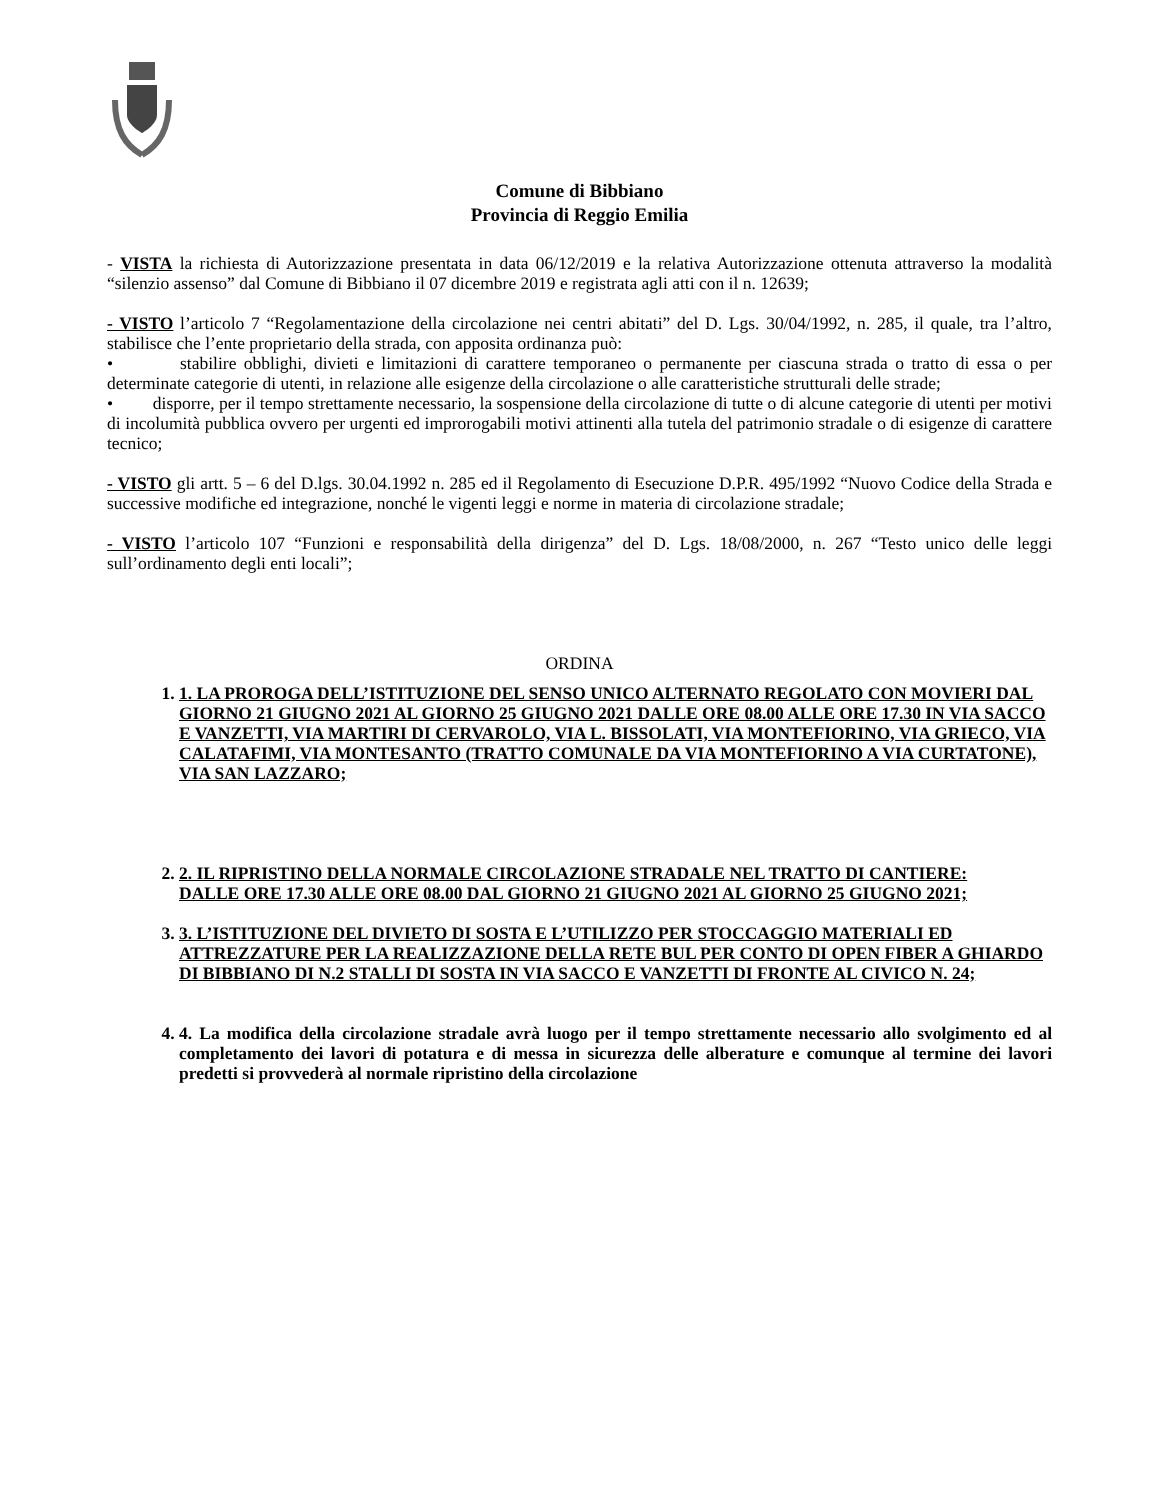Comune di Bibbiano
Provincia di Reggio Emilia
- VISTA la richiesta di Autorizzazione presentata in data 06/12/2019 e la relativa Autorizzazione ottenuta attraverso la modalità “silenzio assenso” dal Comune di Bibbiano il 07 dicembre 2019 e registrata agli atti con il n. 12639;
- VISTO l’articolo 7 “Regolamentazione della circolazione nei centri abitati” del D. Lgs. 30/04/1992, n. 285, il quale, tra l’altro, stabilisce che l’ente proprietario della strada, con apposita ordinanza può:
• stabilire obblighi, divieti e limitazioni di carattere temporaneo o permanente per ciascuna strada o tratto di essa o per determinate categorie di utenti, in relazione alle esigenze della circolazione o alle caratteristiche strutturali delle strade;
• disporre, per il tempo strettamente necessario, la sospensione della circolazione di tutte o di alcune categorie di utenti per motivi di incolumità pubblica ovvero per urgenti ed improrogabili motivi attinenti alla tutela del patrimonio stradale o di esigenze di carattere tecnico;
- VISTO gli artt. 5 – 6 del D.lgs. 30.04.1992 n. 285 ed il Regolamento di Esecuzione D.P.R. 495/1992 “Nuovo Codice della Strada e successive modifiche ed integrazione, nonché le vigenti leggi e norme in materia di circolazione stradale;
- VISTO l’articolo 107 “Funzioni e responsabilità della dirigenza” del D. Lgs. 18/08/2000, n. 267 “Testo unico delle leggi sull’ordinamento degli enti locali”;
ORDINA
1. 1. LA PROROGA DELL’ISTITUZIONE DEL SENSO UNICO ALTERNATO REGOLATO CON MOVIERI DAL GIORNO 21 GIUGNO 2021 AL GIORNO 25 GIUGNO 2021 DALLE ORE 08.00 ALLE ORE 17.30 IN VIA SACCO E VANZETTI, VIA MARTIRI DI CERVAROLO, VIA L. BISSOLATI, VIA MONTEFIORINO, VIA GRIECO, VIA CALATAFIMI, VIA MONTESANTO (TRATTO COMUNALE DA VIA MONTEFIORINO A VIA CURTATONE), VIA SAN LAZZARO;
2. 2. IL RIPRISTINO DELLA NORMALE CIRCOLAZIONE STRADALE NEL TRATTO DI CANTIERE:
DALLE ORE 17.30 ALLE ORE 08.00 DAL GIORNO 21 GIUGNO 2021 AL GIORNO 25 GIUGNO 2021;
3. 3. L’ISTITUZIONE DEL DIVIETO DI SOSTA E L’UTILIZZO PER STOCCAGGIO MATERIALI ED ATTREZZATURE PER LA REALIZZAZIONE DELLA RETE BUL PER CONTO DI OPEN FIBER A GHIARDO DI BIBBIANO DI N.2 STALLI DI SOSTA IN VIA SACCO E VANZETTI DI FRONTE AL CIVICO N. 24;
4. 4. La modifica della circolazione stradale avrà luogo per il tempo strettamente necessario allo svolgimento ed al completamento dei lavori di potatura e di messa in sicurezza delle alberature e comunque al termine dei lavori predetti si provvederà al normale ripristino della circolazione